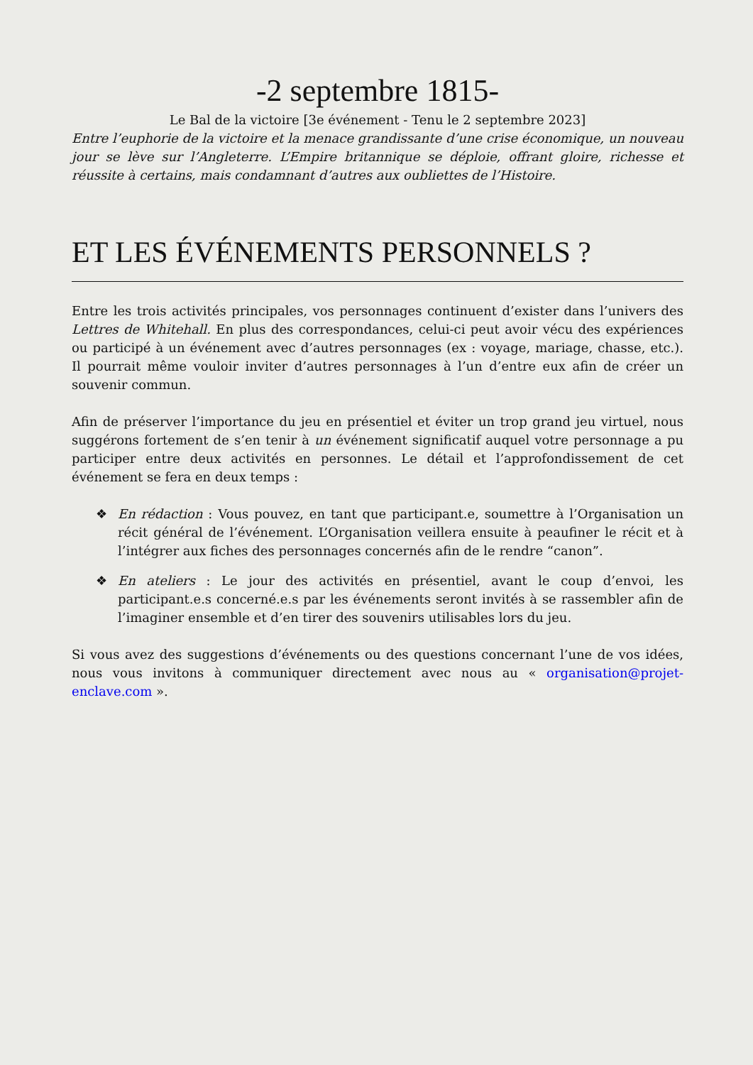-2 septembre 1815-
Le Bal de la victoire [3e événement - Tenu le 2 septembre 2023]
Entre l’euphorie de la victoire et la menace grandissante d’une crise économique, un nouveau jour se lève sur l’Angleterre. L’Empire britannique se déploie, offrant gloire, richesse et réussite à certains, mais condamnant d’autres aux oubliettes de l’Histoire.
ET LES ÉVÉNEMENTS PERSONNELS ?
Entre les trois activités principales, vos personnages continuent d’exister dans l’univers des Lettres de Whitehall. En plus des correspondances, celui-ci peut avoir vécu des expériences ou participé à un événement avec d’autres personnages (ex : voyage, mariage, chasse, etc.). Il pourrait même vouloir inviter d’autres personnages à l’un d’entre eux afin de créer un souvenir commun.
Afin de préserver l’importance du jeu en présentiel et éviter un trop grand jeu virtuel, nous suggérons fortement de s’en tenir à un événement significatif auquel votre personnage a pu participer entre deux activités en personnes. Le détail et l’approfondissement de cet événement se fera en deux temps :
❖ En rédaction : Vous pouvez, en tant que participant.e, soumettre à l’Organisation un récit général de l’événement. L’Organisation veillera ensuite à peaufiner le récit et à l’intégrer aux fiches des personnages concernés afin de le rendre “canon”.
❖ En ateliers : Le jour des activités en présentiel, avant le coup d’envoi, les participant.e.s concerné.e.s par les événements seront invités à se rassembler afin de l’imaginer ensemble et d’en tirer des souvenirs utilisables lors du jeu.
Si vous avez des suggestions d’événements ou des questions concernant l’une de vos idées, nous vous invitons à communiquer directement avec nous au « organisation@projet-enclave.com ».